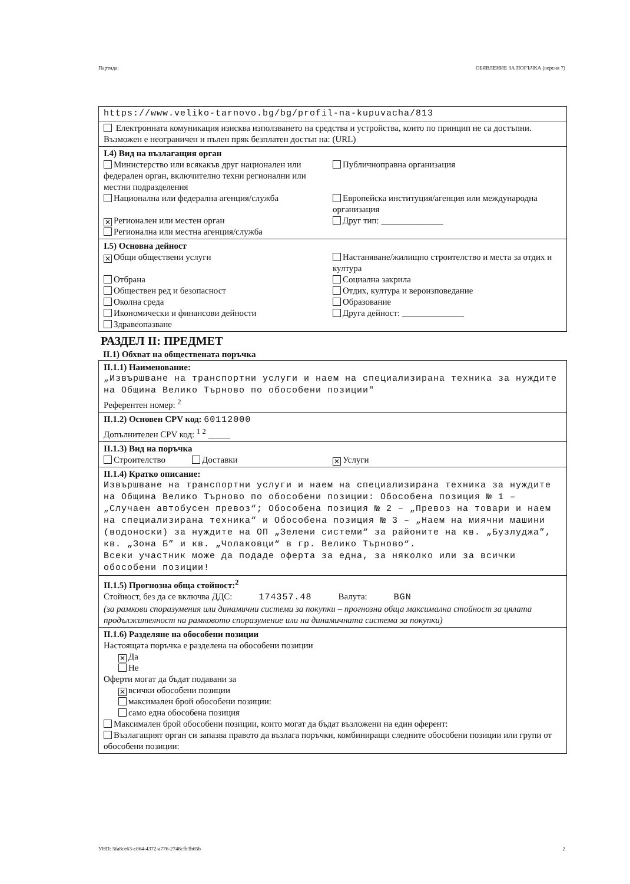Партида: ОБЯВЛЕНИЕ ЗА ПОРЪЧКА (версия 7)
https://www.veliko-tarnovo.bg/bg/profil-na-kupuvacha/813
Електронната комуникация изисква използването на средства и устройства, които по принцип не са достъпни. Възможен е неограничен и пълен пряк безплатен достъп на: (URL)
I.4) Вид на възлагащия орган
Министерство или всякакъв друг национален или федерален орган, включително техни регионални или местни подразделения
Публичноправна организация
Национална или федерална агенция/служба
Европейска институция/агенция или международна организация
✕ Регионален или местен орган Друг тип: ______________
Регионална или местна агенция/служба
I.5) Основна дейност
✕ Общи обществени услуги Настаняване/жилищно строителство и места за отдих и култура
Отбрана
Обществен ред и безопасност
Околна среда
Икономически и финансови дейности
Здравеопазване
Социална закрила
Отдих, култура и вероизповедание
Образование
Друга дейност: ______________
РАЗДЕЛ II: ПРЕДМЕТ
II.1) Обхват на обществената поръчка
II.1.1) Наименование:
„Извършване на транспортни услуги и наем на специализирана техника за нуждите на Община Велико Търново по обособени позиции"
Референтен номер: <sup>2</sup>
II.1.2) Основен CPV код: 60112000
Допълнителен CPV код: <sup>1 2</sup> _____
II.1.3) Вид на поръчка
Строителство Доставки
✕ Услуги
II.1.4) Кратко описание:
Извършване на транспортни услуги и наем на специализирана техника за нуждите на Община Велико Търново по обособени позиции: Обособена позиция № 1 – „Случаен автобусен превоз“; Обособена позиция № 2 – „Превоз на товари и наем на специализирана техника“ и Обособена позиция № 3 – „Наем на миячни машини (водоноски) за нуждите на ОП „Зелени системи“ за районите на кв. „Бузлуджа”, кв. „Зона Б” и кв. „Чолаковци“ в гр. Велико Търново“.
Всеки участник може да подаде оферта за една, за няколко или за всички обособени позиции!
II.1.5) Прогнозна обща стойност:<sup>2</sup>
Стойност, без да се включва ДДС: 174357.48 Валута: BGN
(за рамкови споразумения или динамични системи за покупки – прогнозна обща максимална стойност за цялата продължителност на рамковото споразумение или на динамичната система за покупки)
II.1.6) Разделяне на обособени позиции
Настоящата поръчка е разделена на обособени позиции
✕ Да
Не
Оферти могат да бъдат подавани за
✕ всички обособени позиции
максимален брой обособени позиции:
само една обособена позиция
Максимален брой обособени позиции, които могат да бъдат възложени на един оферент:
Възлагащият орган си запазва правото да възлага поръчки, комбиниращи следните обособени позиции или групи от обособени позиции:
УНП: 5fa8ce63-c864-4372-a776-2748cfb3b65b 2